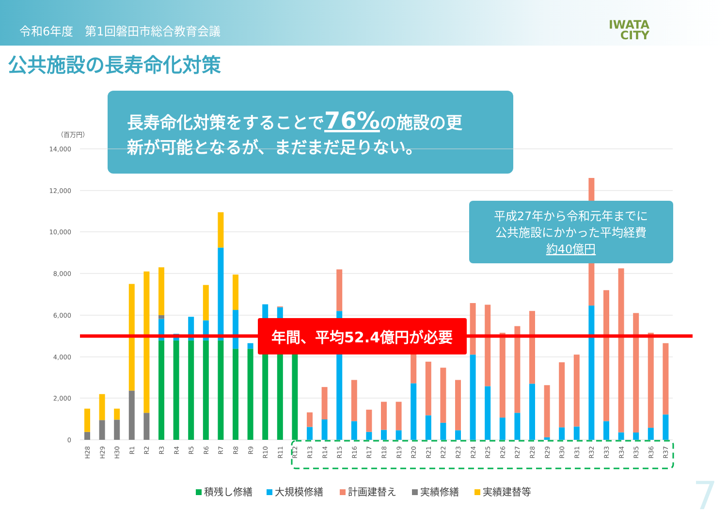令和6年度　第1回磐田市総合教育会議
IWATA
CITY
公共施設の長寿命化対策
長寿命化対策をすることで76%の施設の更
新が可能となるが、まだまだ足りない。
（百万円）
14,000
12,000
10,000
8,000
6,000
4,000
2,000
0
平成27年から令和元年までに
公共施設にかかった平均経費
約40億円
年間、平均52.4億円が必要
H28
H29
H30
R1
R2
R3
R4
R5
R6
R7
R8
R9
R10
R11
R12
R13
R14
R15
R16
R17
R18
R19
R20
R21
R22
R23
R24
R25
R26
R27
R28
R29
R30
R31
R32
R33
R34
R35
R36
R37
積残し修繕
大規模修繕
計画建替え
実績修繕
実績建替等
7